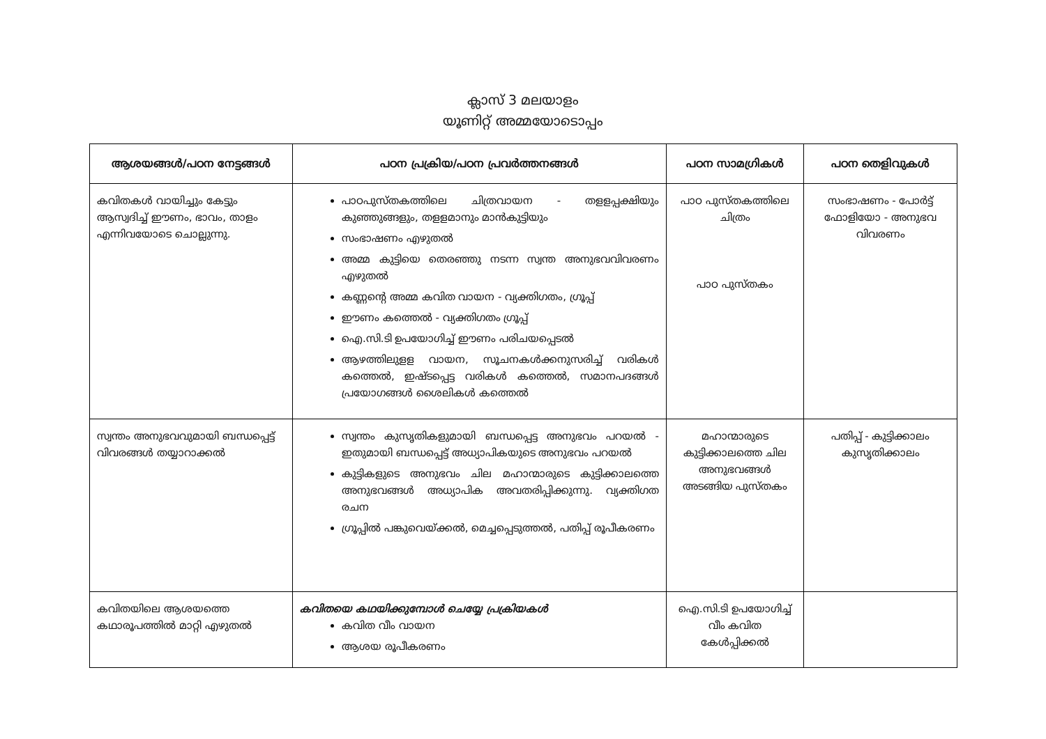ക്ലാസ് 3 മലയാളം
യൂണിറ്റ് അമ്മയോടൊപ്പം
| ആശയങ്ങൾ/പഠന നേട്ടങ്ങൾ | പഠന പ്രക്രിയ/പഠന പ്രവർത്തനങ്ങൾ | പഠന സാമഗ്രികൾ | പഠന തെളിവുകൾ |
| --- | --- | --- | --- |
| കവിതകൾ വായിച്ചും കേട്ടും ആസ്വദിച്ച് ഈണം, ഭാവം, താളം എന്നിവയോടെ ചൊല്ലുന്നു. | പാഠപുസ്തകത്തിലെ ചിത്രവായന - തളളപ്പക്ഷിയും കുഞ്ഞുങ്ങളും, തളളമാനും മാൻകുട്ടിയും സംഭാഷണം എഴുതൽ അമ്മ കുട്ടിയെ തെരഞ്ഞു നടന്ന സ്വന്ത അനുഭവവിവരണം എഴുതൽ കണ്ണന്റെ അമ്മ കവിത വായന - വ്യക്തിഗതം, ഗ്രൂപ്പ് ഈണം കത്തെൽ - വ്യക്തിഗതം ഗ്രൂപ്പ് ഐ.സി.ടി ഉപയോഗിച്ച് ഈണം പരിചയപ്പെടൽ ആഴത്തിലുളള വായന, സൂചനകൾക്കനുസരിച്ച് വരികൾ കത്തെൽ, ഇഷ്ടപ്പെട്ട വരികൾ കത്തെൽ, സമാനപദങ്ങൾ പ്രയോഗങ്ങൾ ശൈലികൾ കത്തെൽ | പാഠ പുസ്തകത്തിലെ ചിത്രം പാഠ പുസ്തകം | സംഭാഷണം - പോർട്ട് ഫോളിയോ - അനുഭവ വിവരണം |
| സ്വന്തം അനുഭവവുമായി ബന്ധപ്പെട്ട് വിവരങ്ങൾ തയ്യാറാക്കൽ | സ്വന്തം കുസൃതികളുമായി ബന്ധപ്പെട്ട അനുഭവം പറയൽ - ഇതുമായി ബന്ധപ്പെട്ട് അധ്യാപികയുടെ അനുഭവം പറയൽ കുട്ടികളുടെ അനുഭവം ചില മഹാന്മാരുടെ കുട്ടിക്കാലത്തെ അനുഭവങ്ങൾ അധ്യാപിക അവതരിപ്പിക്കുന്നു. വ്യക്തിഗത രചന ഗ്രൂപ്പിൽ പങ്കുവെയ്ക്കൽ, മെച്ചപ്പെടുത്തൽ, പതിപ്പ് രൂപീകരണം | മഹാന്മാരുടെ കുട്ടിക്കാലത്തെ ചില അനുഭവങ്ങൾ അടങ്ങിയ പുസ്തകം | പതിപ്പ് - കുട്ടിക്കാലം കുസൃതിക്കാലം |
| കവിതയിലെ ആശയത്തെ കഥാരൂപത്തിൽ മാറ്റി എഴുതൽ | കവിതയെ കഥയിക്കുമ്പോൾ ചെയ്യേ പ്രക്രിയകൾ കവിത വീം വായന ആശയ രൂപീകരണം | ഐ.സി.ടി ഉപയോഗിച്ച് വീം കവിത കേൾപ്പിക്കൽ | |